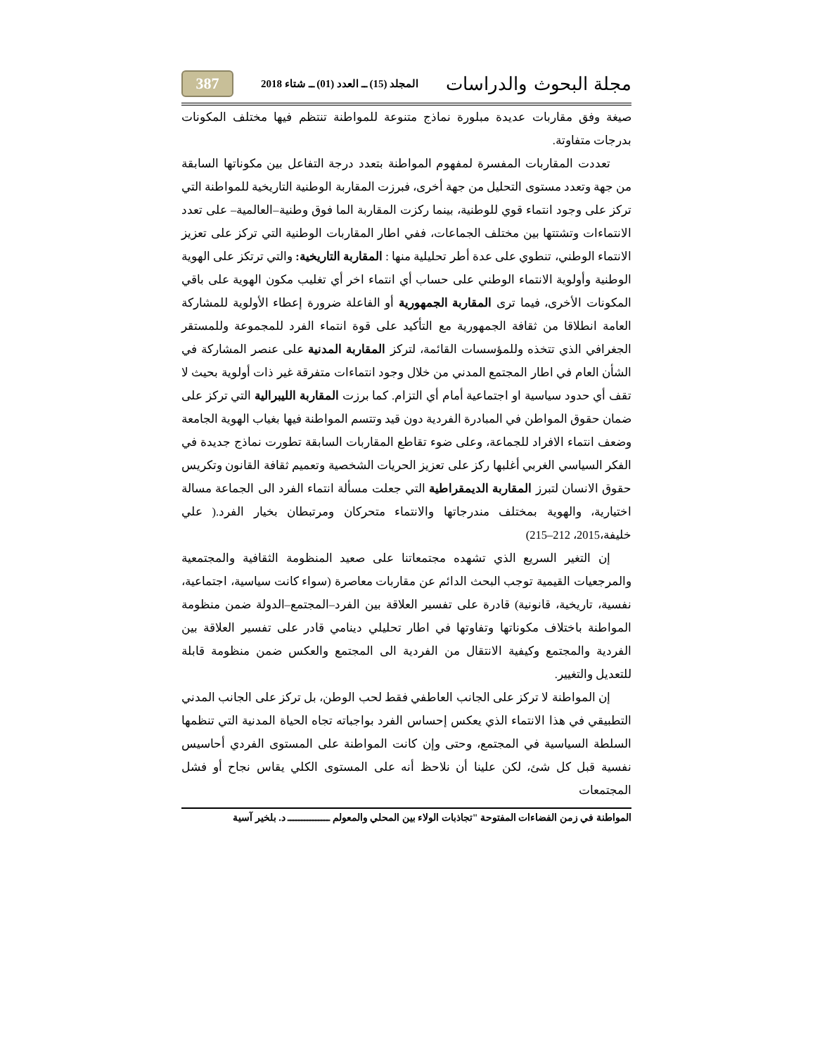مجلة البحوث والدراسات المجلد (15) ــ العدد (01) ــ شتاء 2018 387
صيغة وفق مقاربات عديدة مبلورة نماذج متنوعة للمواطنة تنتظم فيها مختلف المكونات بدرجات متفاوتة.
تعددت المقاربات المفسرة لمفهوم المواطنة بتعدد درجة التفاعل بين مكوناتها السابقة من جهة وتعدد مستوى التحليل من جهة أخرى، فبرزت المقاربة الوطنية التاريخية للمواطنة التي تركز على وجود انتماء قوي للوطنية، بينما ركزت المقاربة الما فوق وطنية–العالمية– على تعدد الانتماءات وتشتتها بين مختلف الجماعات، ففي اطار المقاربات الوطنية التي تركز على تعزيز الانتماء الوطني، تنطوي على عدة أطر تحليلية منها : المقاربة التاريخية: والتي ترتكز على الهوية الوطنية وأولوية الانتماء الوطني على حساب أي انتماء اخر أي تغليب مكون الهوية على باقي المكونات الأخرى، فيما ترى المقاربة الجمهورية أو الفاعلة ضرورة إعطاء الأولوية للمشاركة العامة انطلاقا من ثقافة الجمهورية مع التأكيد على قوة انتماء الفرد للمجموعة وللمستقر الجغرافي الذي تتخذه وللمؤسسات القائمة، لتركز المقاربة المدنية على عنصر المشاركة في الشأن العام في اطار المجتمع المدني من خلال وجود انتماءات متفرقة غير ذات أولوية بحيث لا تقف أي حدود سياسية او اجتماعية أمام أي التزام. كما برزت المقاربة الليبرالية التي تركز على ضمان حقوق المواطن في المبادرة الفردية دون قيد وتتسم المواطنة فيها بغياب الهوية الجامعة وضعف انتماء الافراد للجماعة، وعلى ضوء تقاطع المقاربات السابقة تطورت نماذج جديدة في الفكر السياسي الغربي أغلبها ركز على تعزيز الحريات الشخصية وتعميم ثقافة القانون وتكريس حقوق الانسان لتبرز المقاربة الديمقراطية التي جعلت مسألة انتماء الفرد الى الجماعة مسالة اختيارية، والهوية بمختلف مندرجاتها والانتماء متحركان ومرتبطان بخيار الفرد.( علي خليفة،2015، 212–215)
إن التغير السريع الذي تشهده مجتمعاتنا على صعيد المنظومة الثقافية والمجتمعية والمرجعيات القيمية توجب البحث الدائم عن مقاربات معاصرة (سواء كانت سياسية، اجتماعية، نفسية، تاريخية، قانونية) قادرة على تفسير العلاقة بين الفرد–المجتمع–الدولة ضمن منظومة المواطنة باختلاف مكوناتها وتفاوتها في اطار تحليلي دينامي قادر على تفسير العلاقة بين الفردية والمجتمع وكيفية الانتقال من الفردية الى المجتمع والعكس ضمن منظومة قابلة للتعديل والتغيير.
إن المواطنة لا تركز على الجانب العاطفي فقط لحب الوطن، بل تركز على الجانب المدني التطبيقي في هذا الانتماء الذي يعكس إحساس الفرد بواجباته تجاه الحياة المدنية التي تنظمها السلطة السياسية في المجتمع، وحتى وإن كانت المواطنة على المستوى الفردي أحاسيس نفسية قبل كل شئ، لكن علينا أن نلاحظ أنه على المستوى الكلي يقاس نجاح أو فشل المجتمعات
المواطنة في زمن الفضاءات المفتوحة "تجاذبات الولاء بين المحلي والمعولم ـــــــــــــــ د. بلخير آسية